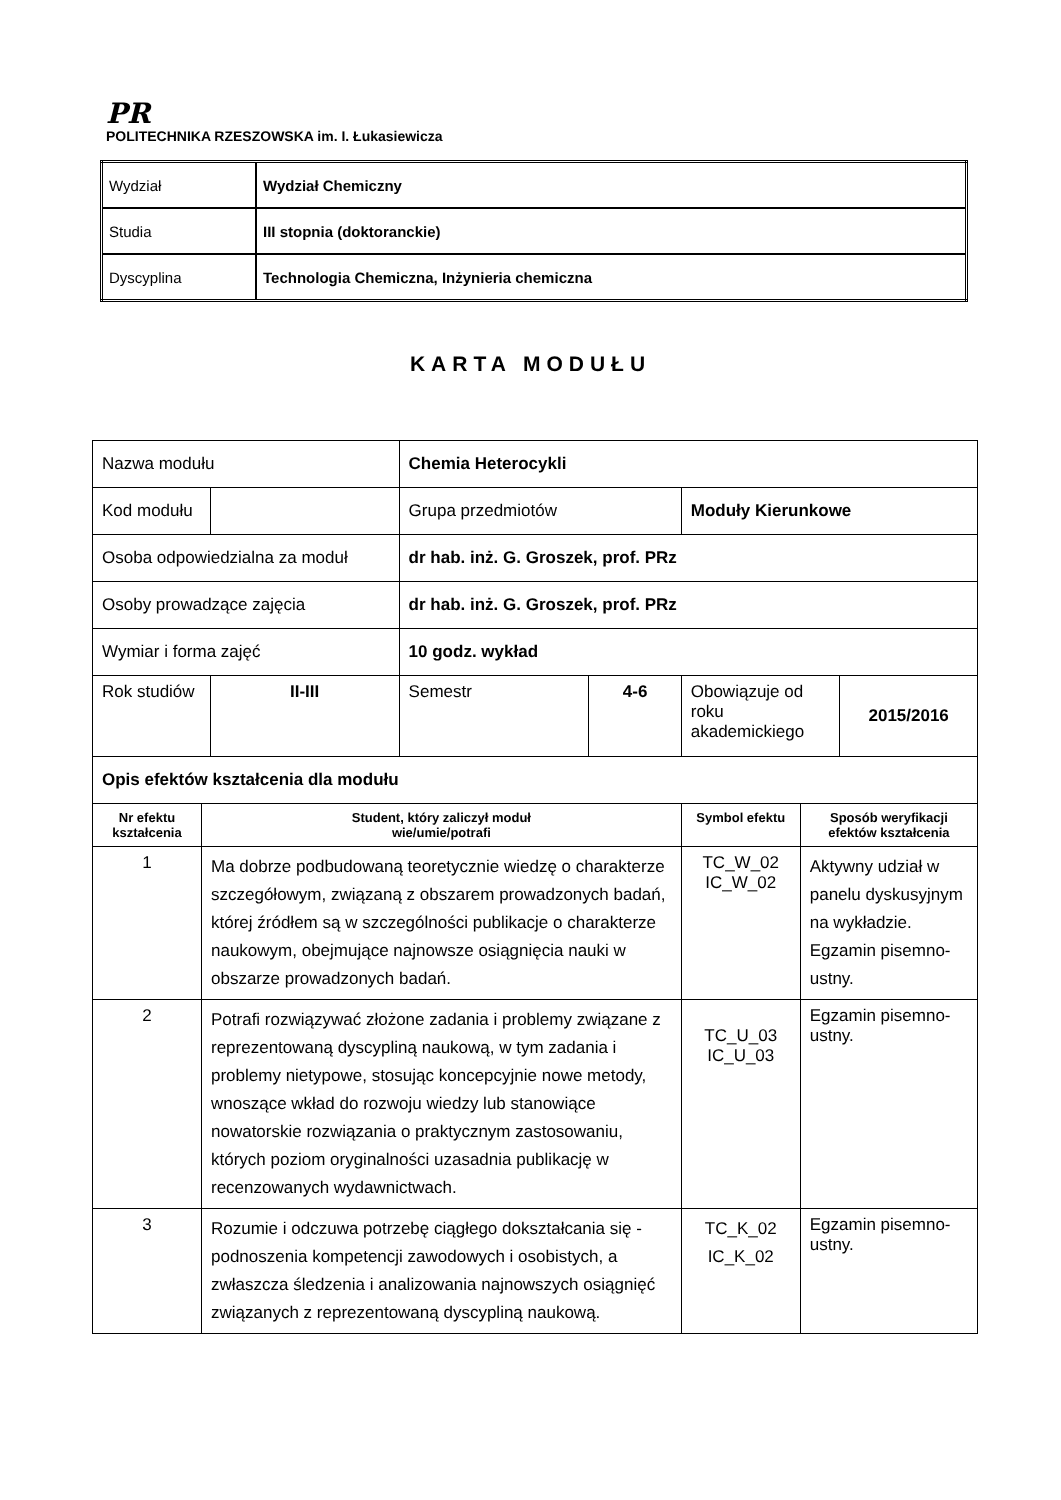PR
POLITECHNIKA RZESZOWSKA im. I. Łukasiewicza
| Wydział | Wydział Chemiczny |
| Studia | III stopnia (doktoranckie) |
| Dyscyplina | Technologia Chemiczna, Inżynieria chemiczna |
KARTA MODUŁU
| Nazwa modułu | | | Chemia Heterocykli | | | | |
| Kod modułu | | | Grupa przedmiotów | | Moduły Kierunkowe | | |
| Osoba odpowiedzialna za moduł | | | dr hab. inż. G. Groszek, prof. PRz | | | | |
| Osoby prowadzące zajęcia | | | dr hab. inż. G. Groszek, prof. PRz | | | | |
| Wymiar i forma zajęć | | | 10 godz. wykład | | | | |
| Rok studiów | | II-III | Semestr | 4-6 | Obowiązuje od roku akademickiego | | 2015/2016 |
| Opis efektów kształcenia dla modułu | | | | | | | |
| Nr efektu kształcenia | Student, który zaliczył moduł wie/umie/potrafi | | | | Symbol efektu | Sposób weryfikacji efektów kształcenia | |
| 1 | Ma dobrze podbudowaną teoretycznie wiedzę o charakterze szczegółowym, związaną z obszarem prowadzonych badań, której źródłem są w szczególności publikacje o charakterze naukowym, obejmujące najnowsze osiągnięcia nauki w obszarze prowadzonych badań. | | | | TC_W_02 IC_W_02 | Aktywny udział w panelu dyskusyjnym na wykładzie. Egzamin pisemno-ustny. | |
| 2 | Potrafi rozwiązywać złożone zadania i problemy związane z reprezentowaną dyscypliną naukową, w tym zadania i problemy nietypowe, stosując koncepcyjnie nowe metody, wnoszące wkład do rozwoju wiedzy lub stanowiące nowatorskie rozwiązania o praktycznym zastosowaniu, których poziom oryginalności uzasadnia publikację w recenzowanych wydawnictwach. | | | | TC_U_03 IC_U_03 | Egzamin pisemno-ustny. | |
| 3 | Rozumie i odczuwa potrzebę ciągłego dokształcania się - podnoszenia kompetencji zawodowych i osobistych, a zwłaszcza śledzenia i analizowania najnowszych osiągnięć związanych z reprezentowaną dyscypliną naukową. | | | | TC_K_02 IC_K_02 | Egzamin pisemno-ustny. | |